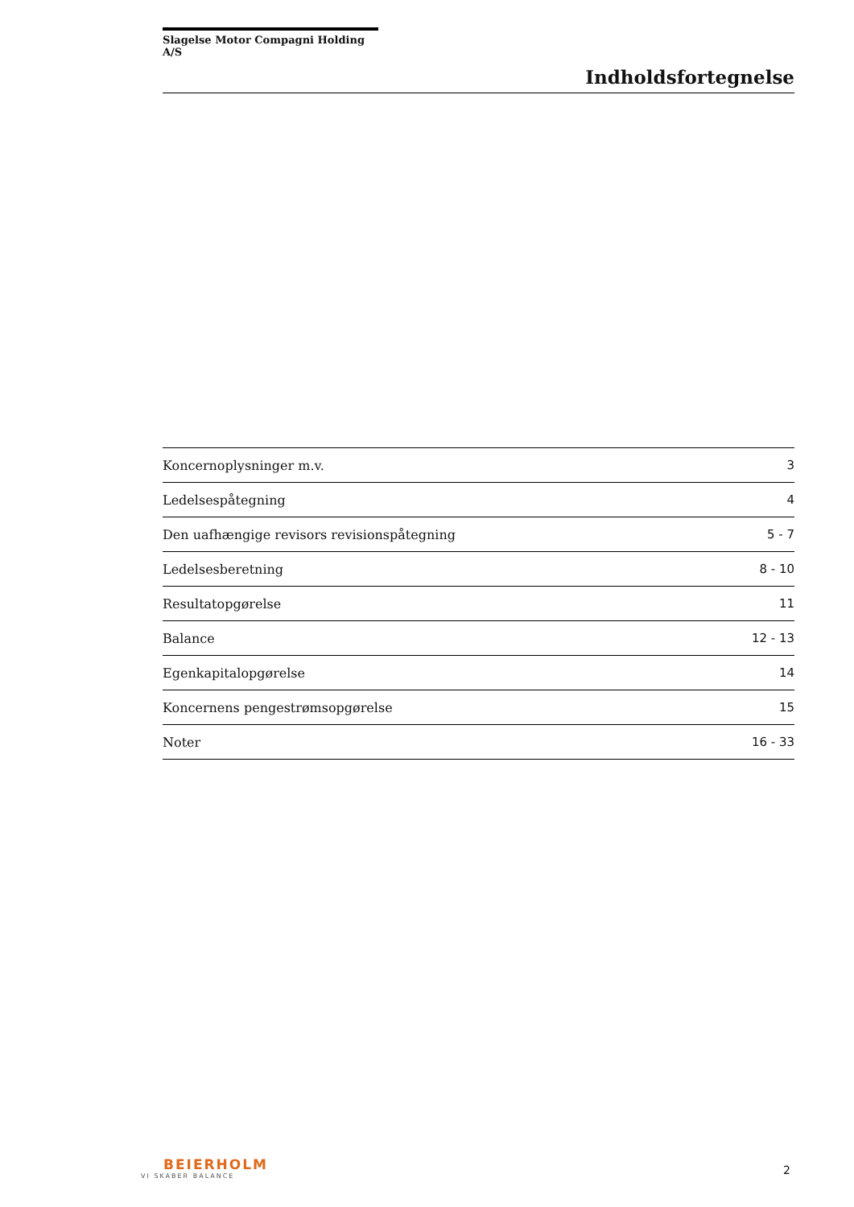Slagelse Motor Compagni Holding A/S
Indholdsfortegnelse
| Koncernoplysninger m.v. | 3 |
| Ledelsespåtegning | 4 |
| Den uafhængige revisors revisionspåtegning | 5 - 7 |
| Ledelsesberetning | 8 - 10 |
| Resultatopgørelse | 11 |
| Balance | 12 - 13 |
| Egenkapitalopgørelse | 14 |
| Koncernens pengestrømsopgørelse | 15 |
| Noter | 16 - 33 |
BEIERHOLM
VI SKABER BALANCE
2